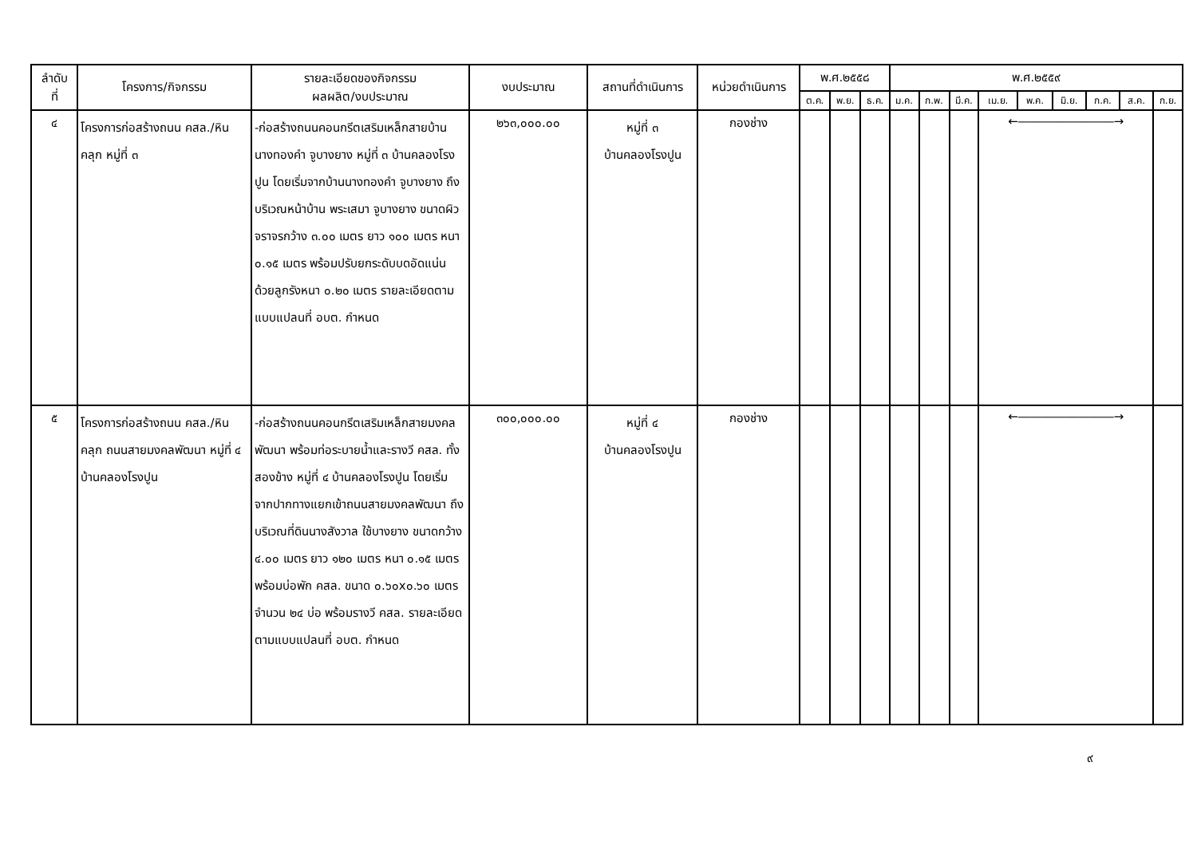| ลำดับ ที่ | โครงการ/กิจกรรม | รายละเอียดของกิจกรรม ผลผลิต/งบประมาณ | งบประมาณ | สถานที่ดำเนินการ | หน่วยดำเนินการ | พ.ศ.๒๕๕๘ | | | พ.ศ.๒๕๕๙ | | | | | | | | |
| --- | --- | --- | --- | --- | --- | --- | --- | --- | --- | --- | --- | --- | --- | --- | --- | --- | --- |
| | | | | | | ต.ค. | พ.ย. | ธ.ค. | ม.ค. | ก.พ. | มี.ค. | เม.ย. | พ.ค. | มิ.ย. | ก.ค. | ส.ค. | ก.ย. |
| ๔ | โครงการก่อสร้างถนน คสล./หินคลุก หมู่ที่ ๓ | -ก่อสร้างถนนคอนกรีตเสริมเหล็กสายบ้าน นางทองคำ จูบางยาง หมู่ที่ ๓ บ้านคลองโรงปูน โดยเริ่มจากบ้านนางทองคำ จูบางยาง ถึงบริเวณหน้าบ้าน พระเสมา จูบางยาง ขนาดผิวจราจรกว้าง ๓.๐๐ เมตร ยาว ๑๐๐ เมตร หนา ๐.๑๕ เมตร พร้อมปรับยกระดับบดอัดแน่นด้วยลูกรังหนา ๐.๒๐ เมตร รายละเอียดตามแบบแปลนที่ อบต. กำหนด | ๒๖๓,๐๐๐.๐๐ | หมู่ที่ ๓ บ้านคลองโรงปูน | กองช่าง | | | | | | | ←――――――――→ | | | | | |
| ๕ | โครงการก่อสร้างถนน คสล./หินคลุก ถนนสายมงคลพัฒนา หมู่ที่ ๔ บ้านคลองโรงปูน | -ก่อสร้างถนนคอนกรีตเสริมเหล็กสายมงคลพัฒนา พร้อมท่อระบายน้ำและรางวี คสล. ทั้งสองข้าง หมู่ที่ ๔ บ้านคลองโรงปูน โดยเริ่มจากปากทางแยกเข้าถนนสายมงคลพัฒนา ถึงบริเวณที่ดินนางสังวาล ใช้บางยาง ขนาดกว้าง ๔.๐๐ เมตร ยาว ๑๒๐ เมตร หนา ๐.๑๕ เมตร พร้อมบ่อพัก คสล. ขนาด ๐.๖๐x๐.๖๐ เมตร จำนวน ๒๔ บ่อ พร้อมรางวี คสล. รายละเอียดตามแบบแปลนที่ อบต. กำหนด | ๓๐๐,๐๐๐.๐๐ | หมู่ที่ ๔ บ้านคลองโรงปูน | กองช่าง | | | | | | | ←――――――――→ | | | | | |
๙